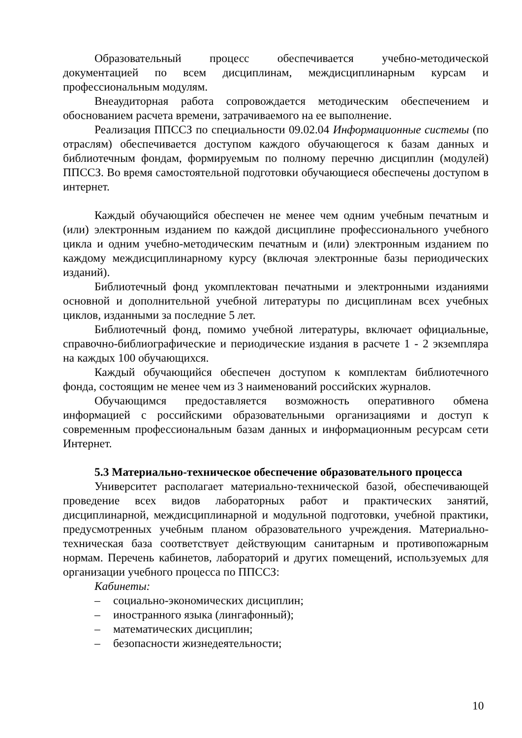Образовательный процесс обеспечивается учебно-методической документацией по всем дисциплинам, междисциплинарным курсам и профессиональным модулям.
Внеаудиторная работа сопровождается методическим обеспечением и обоснованием расчета времени, затрачиваемого на ее выполнение.
Реализация ППССЗ по специальности 09.02.04 Информационные системы (по отраслям) обеспечивается доступом каждого обучающегося к базам данных и библиотечным фондам, формируемым по полному перечню дисциплин (модулей) ППССЗ. Во время самостоятельной подготовки обучающиеся обеспечены доступом в интернет.
Каждый обучающийся обеспечен не менее чем одним учебным печатным и (или) электронным изданием по каждой дисциплине профессионального учебного цикла и одним учебно-методическим печатным и (или) электронным изданием по каждому междисциплинарному курсу (включая электронные базы периодических изданий).
Библиотечный фонд укомплектован печатными и электронными изданиями основной и дополнительной учебной литературы по дисциплинам всех учебных циклов, изданными за последние 5 лет.
Библиотечный фонд, помимо учебной литературы, включает официальные, справочно-библиографические и периодические издания в расчете 1 - 2 экземпляра на каждых 100 обучающихся.
Каждый обучающийся обеспечен доступом к комплектам библиотечного фонда, состоящим не менее чем из 3 наименований российских журналов.
Обучающимся предоставляется возможность оперативного обмена информацией с российскими образовательными организациями и доступ к современным профессиональным базам данных и информационным ресурсам сети Интернет.
5.3 Материально-техническое обеспечение образовательного процесса
Университет располагает материально-технической базой, обеспечивающей проведение всех видов лабораторных работ и практических занятий, дисциплинарной, междисциплинарной и модульной подготовки, учебной практики, предусмотренных учебным планом образовательного учреждения. Материально-техническая база соответствует действующим санитарным и противопожарным нормам. Перечень кабинетов, лабораторий и других помещений, используемых для организации учебного процесса по ППССЗ:
Кабинеты:
– социально-экономических дисциплин;
– иностранного языка (лингафонный);
– математических дисциплин;
– безопасности жизнедеятельности;
10